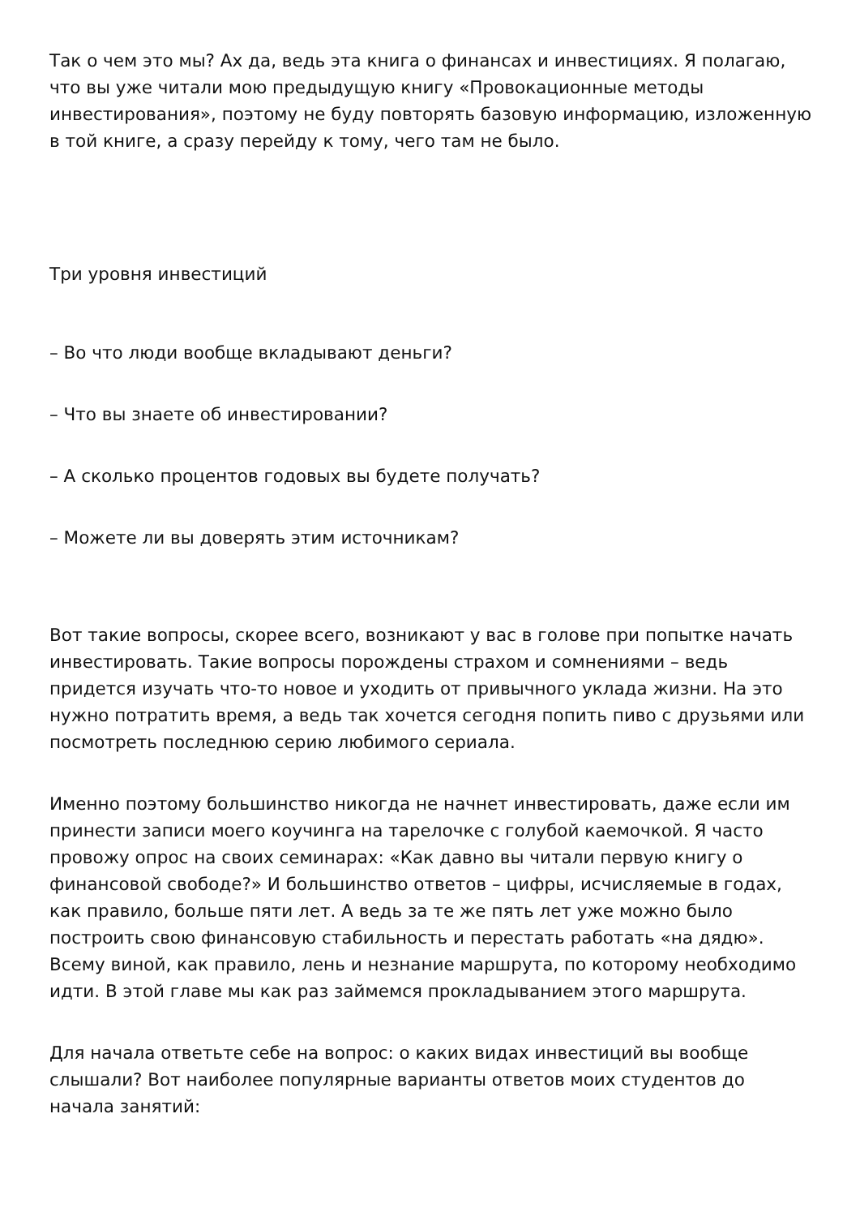Так о чем это мы? Ах да, ведь эта книга о финансах и инвестициях. Я полагаю, что вы уже читали мою предыдущую книгу «Провокационные методы инвестирования», поэтому не буду повторять базовую информацию, изложенную в той книге, а сразу перейду к тому, чего там не было.
Три уровня инвестиций
– Во что люди вообще вкладывают деньги?
– Что вы знаете об инвестировании?
– А сколько процентов годовых вы будете получать?
– Можете ли вы доверять этим источникам?
Вот такие вопросы, скорее всего, возникают у вас в голове при попытке начать инвестировать. Такие вопросы порождены страхом и сомнениями – ведь придется изучать что-то новое и уходить от привычного уклада жизни. На это нужно потратить время, а ведь так хочется сегодня попить пиво с друзьями или посмотреть последнюю серию любимого сериала.
Именно поэтому большинство никогда не начнет инвестировать, даже если им принести записи моего коучинга на тарелочке с голубой каемочкой. Я часто провожу опрос на своих семинарах: «Как давно вы читали первую книгу о финансовой свободе?» И большинство ответов – цифры, исчисляемые в годах, как правило, больше пяти лет. А ведь за те же пять лет уже можно было построить свою финансовую стабильность и перестать работать «на дядю». Всему виной, как правило, лень и незнание маршрута, по которому необходимо идти. В этой главе мы как раз займемся прокладыванием этого маршрута.
Для начала ответьте себе на вопрос: о каких видах инвестиций вы вообще слышали? Вот наиболее популярные варианты ответов моих студентов до начала занятий: